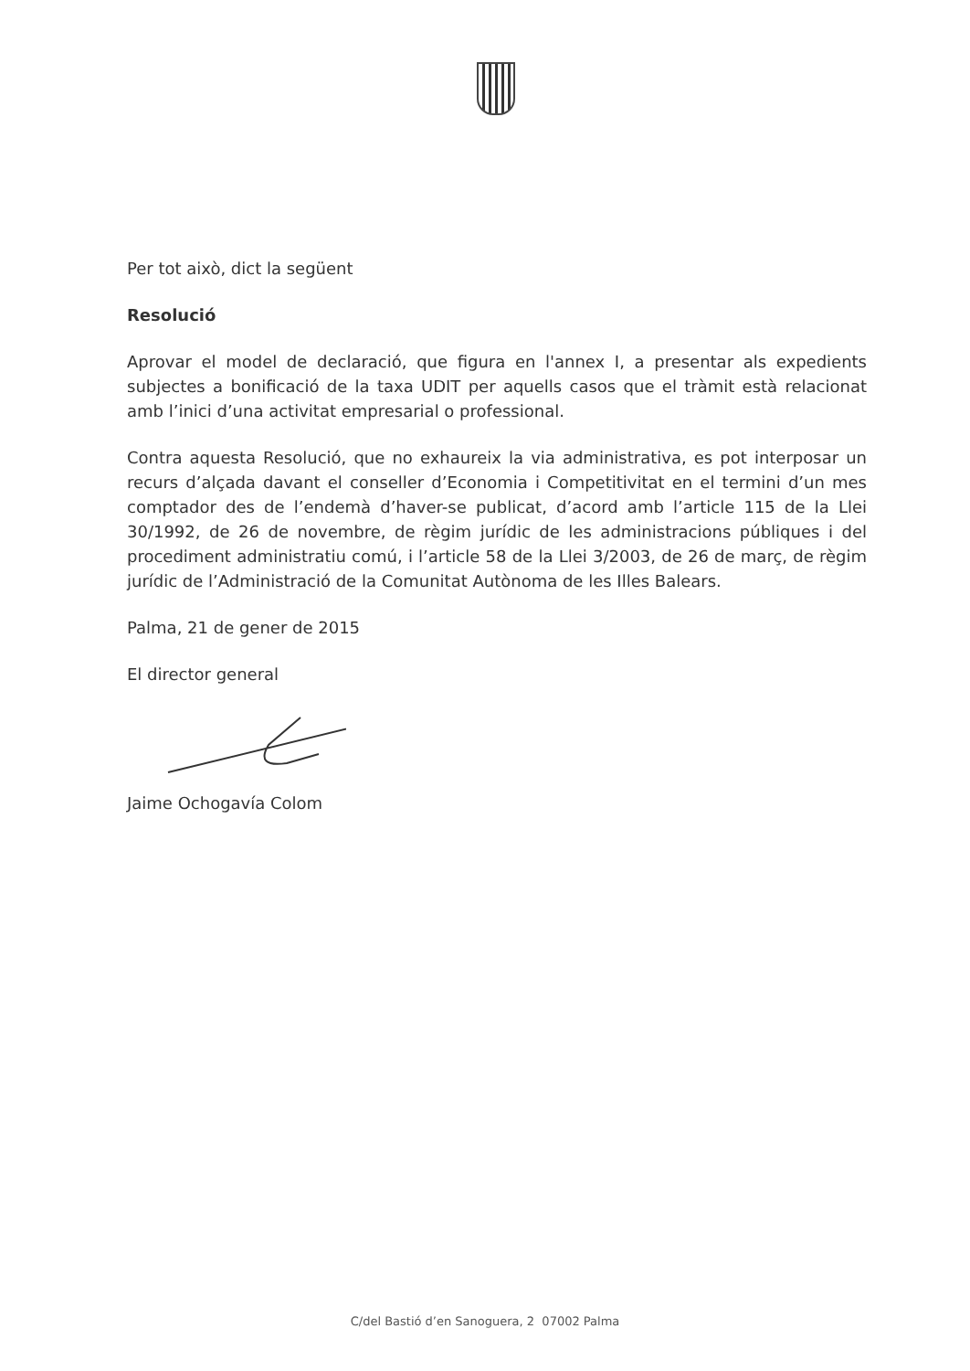Per tot això, dict la següent
Resolució
Aprovar el model de declaració, que figura en l'annex I, a presentar als expedients subjectes a bonificació de la taxa UDIT per aquells casos que el tràmit està relacionat amb l’inici d’una activitat empresarial o professional.
Contra aquesta Resolució, que no exhaureix la via administrativa, es pot interposar un recurs d’alçada davant el conseller d’Economia i Competitivitat en el termini d’un mes comptador des de l’endemà d’haver-se publicat, d’acord amb l’article 115 de la Llei 30/1992, de 26 de novembre, de règim jurídic de les administracions públiques i del procediment administratiu comú, i l’article 58 de la Llei 3/2003, de 26 de març, de règim jurídic de l’Administració de la Comunitat Autònoma de les Illes Balears.
Palma, 21 de gener de 2015
El director general
Jaime Ochogavía Colom
C/del Bastió d’en Sanoguera, 2 07002 Palma